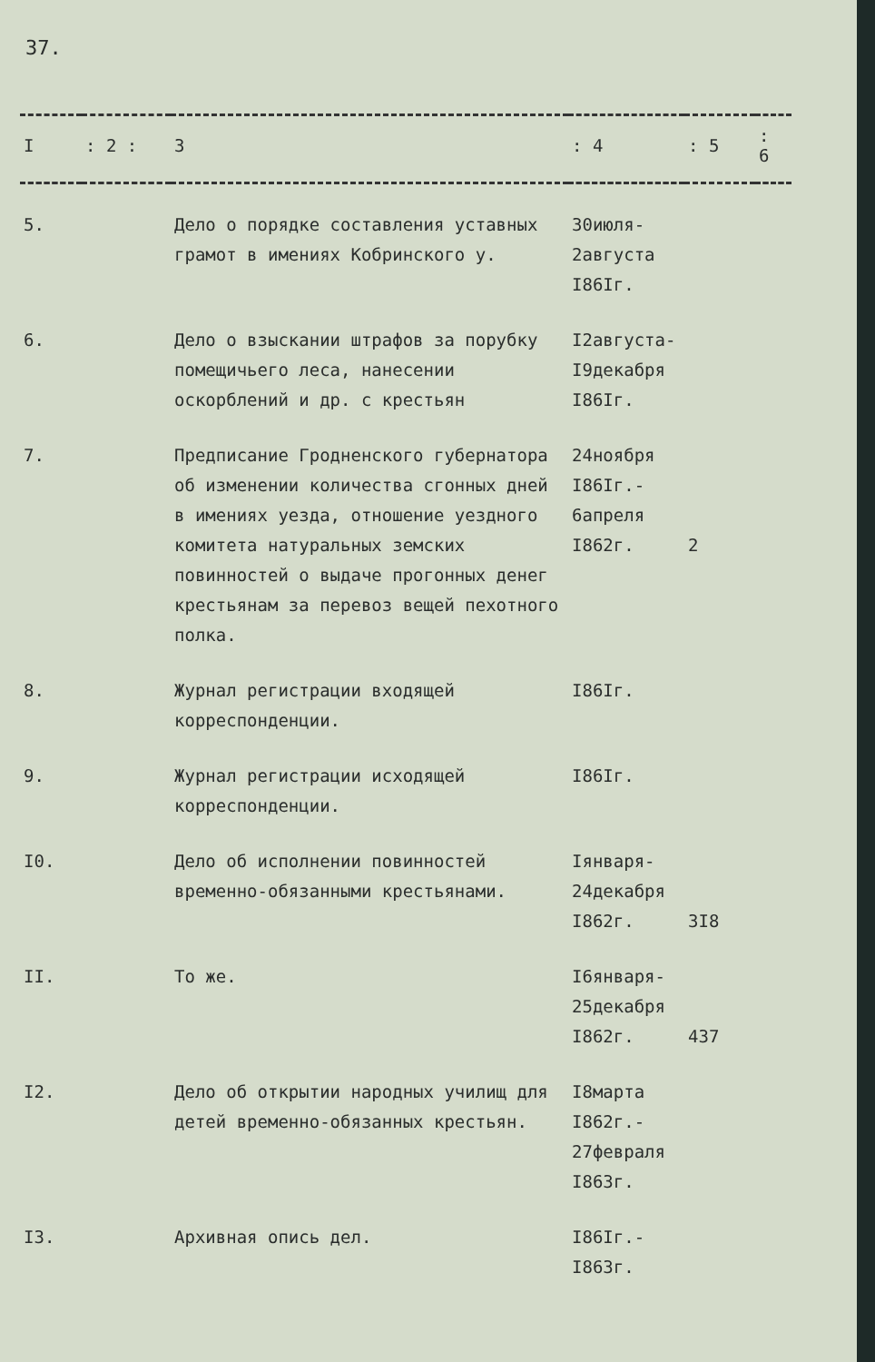37.
| I | : 2 : | 3 | : 4 | : 5 | : 6 |
| --- | --- | --- | --- | --- | --- |
| 5. | | Дело о порядке составления уставных грамот в имениях Кобринского у. | 30июля- 2августа I86Iг. | | |
| 6. | | Дело о взыскании штрафов за порубку помещичьего леса, нанесении оскорблений и др. с крестьян | I2августа- I9декабря I86Iг. | | |
| 7. | | Предписание Гродненского губернатора об изменении количества сгонных дней в имениях уезда, отношение уездного комитета натуральных земских повинностей о выдаче прогонных денег крестьянам за перевоз вещей пехотного полка. | 24ноября I86Iг.- 6апреля I862г. | 2 | |
| 8. | | Журнал регистрации входящей корреспонденции. | I86Iг. | | |
| 9. | | Журнал регистрации исходящей корреспонденции. | I86Iг. | | |
| I0. | | Дело об исполнении повинностей временно-обязанными крестьянами. | Iянваря- 24декабря I862г. | 3I8 | |
| II. | | То же. | I6января- 25декабря I862г. | 437 | |
| I2. | | Дело об открытии народных училищ для детей временно-обязанных крестьян. | I8марта I862г.- 27февраля I863г. | | |
| I3. | | Архивная опись дел. | I86Iг.- I863г. | | |